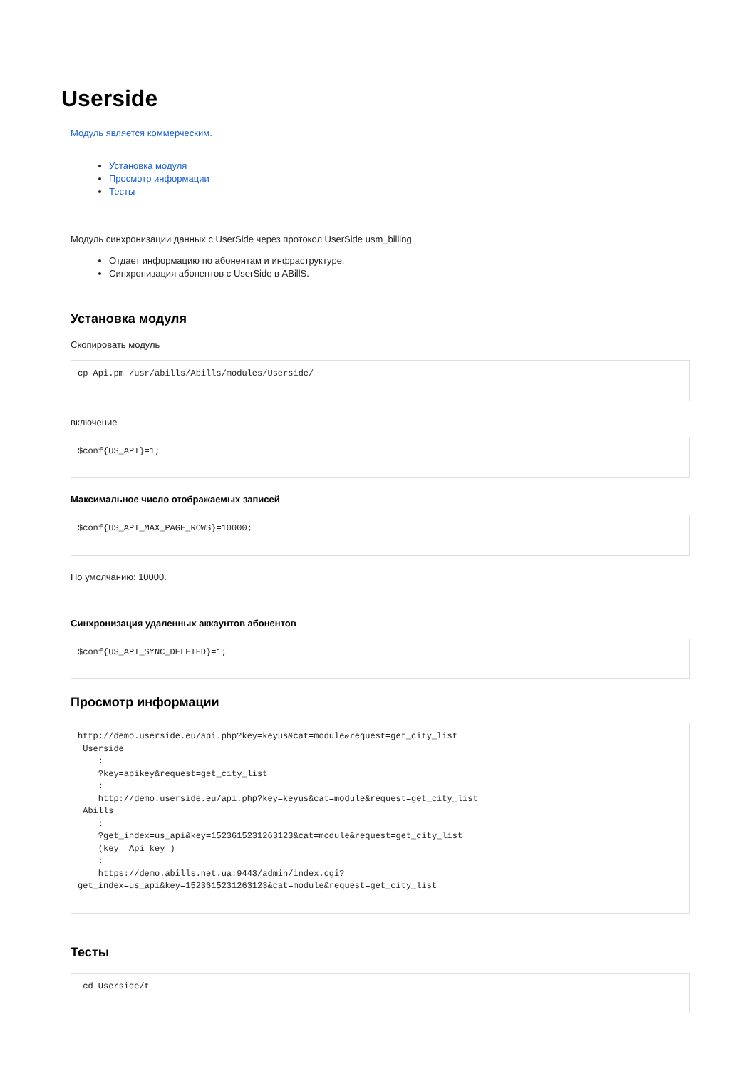Userside
Модуль является коммерческим.
Установка модуля
Просмотр информации
Тесты
Модуль синхронизации данных с UserSide через протокол UserSide usm_billing.
Отдает информацию по абонентам и инфраструктуре.
Синхронизация абонентов с UserSide в ABillS.
Установка модуля
Скопировать модуль
cp Api.pm /usr/abills/Abills/modules/Userside/
включение
$conf{US_API}=1;
Максимальное число отображаемых записей
$conf{US_API_MAX_PAGE_ROWS}=10000;
По умолчанию: 10000.
Синхронизация удаленных аккаунтов абонентов
$conf{US_API_SYNC_DELETED}=1;
Просмотр информации
http://demo.userside.eu/api.php?key=keyus&cat=module&request=get_city_list
 Userside
    :
    ?key=apikey&request=get_city_list
    :
    http://demo.userside.eu/api.php?key=keyus&cat=module&request=get_city_list
 Abills
    :
    ?get_index=us_api&key=1523615231263123&cat=module&request=get_city_list
    (key  Api key )
    :
    https://demo.abills.net.ua:9443/admin/index.cgi?
get_index=us_api&key=1523615231263123&cat=module&request=get_city_list
Тесты
 cd Userside/t